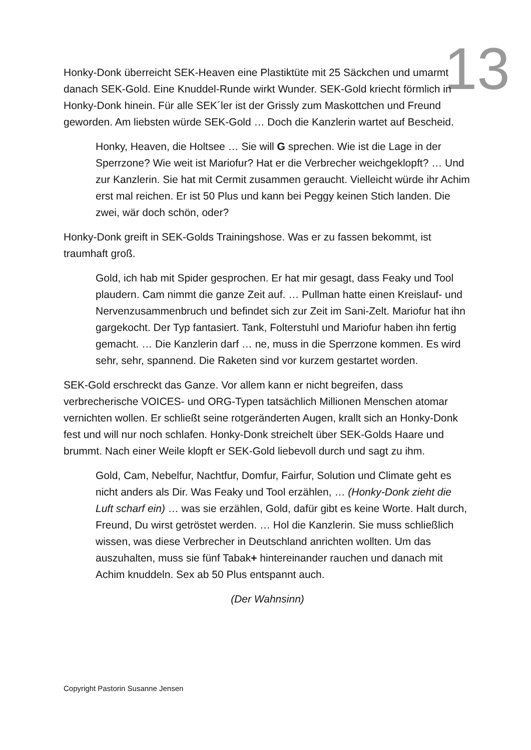13
Honky-Donk überreicht SEK-Heaven eine Plastiktüte mit 25 Säckchen und umarmt danach SEK-Gold. Eine Knuddel-Runde wirkt Wunder. SEK-Gold kriecht förmlich in Honky-Donk hinein. Für alle SEK´ler ist der Grissly zum Maskottchen und Freund geworden. Am liebsten würde SEK-Gold … Doch die Kanzlerin wartet auf Bescheid.
Honky, Heaven, die Holtsee … Sie will G sprechen. Wie ist die Lage in der Sperrzone? Wie weit ist Mariofur? Hat er die Verbrecher weichgeklopft? … Und zur Kanzlerin. Sie hat mit Cermit zusammen geraucht. Vielleicht würde ihr Achim erst mal reichen. Er ist 50 Plus und kann bei Peggy keinen Stich landen. Die zwei, wär doch schön, oder?
Honky-Donk greift in SEK-Golds Trainingshose. Was er zu fassen bekommt, ist traumhaft groß.
Gold, ich hab mit Spider gesprochen. Er hat mir gesagt, dass Feaky und Tool plaudern. Cam nimmt die ganze Zeit auf. … Pullman hatte einen Kreislauf- und Nervenzusammenbruch und befindet sich zur Zeit im Sani-Zelt. Mariofur hat ihn gargekocht. Der Typ fantasiert. Tank, Folterstuhl und Mariofur haben ihn fertig gemacht. … Die Kanzlerin darf … ne, muss in die Sperrzone kommen. Es wird sehr, sehr, spannend. Die Raketen sind vor kurzem gestartet worden.
SEK-Gold erschreckt das Ganze. Vor allem kann er nicht begreifen, dass verbrecherische VOICES- und ORG-Typen tatsächlich Millionen Menschen atomar vernichten wollen. Er schließt seine rotgeränderten Augen, krallt sich an Honky-Donk fest und will nur noch schlafen. Honky-Donk streichelt über SEK-Golds Haare und brummt. Nach einer Weile klopft er SEK-Gold liebevoll durch und sagt zu ihm.
Gold, Cam, Nebelfur, Nachtfur, Domfur, Fairfur, Solution und Climate geht es nicht anders als Dir. Was Feaky und Tool erzählen, … (Honky-Donk zieht die Luft scharf ein) … was sie erzählen, Gold, dafür gibt es keine Worte. Halt durch, Freund, Du wirst getröstet werden. … Hol die Kanzlerin. Sie muss schließlich wissen, was diese Verbrecher in Deutschland anrichten wollten. Um das auszuhalten, muss sie fünf Tabak+ hintereinander rauchen und danach mit Achim knuddeln. Sex ab 50 Plus entspannt auch.
(Der Wahnsinn)
Copyright Pastorin Susanne Jensen